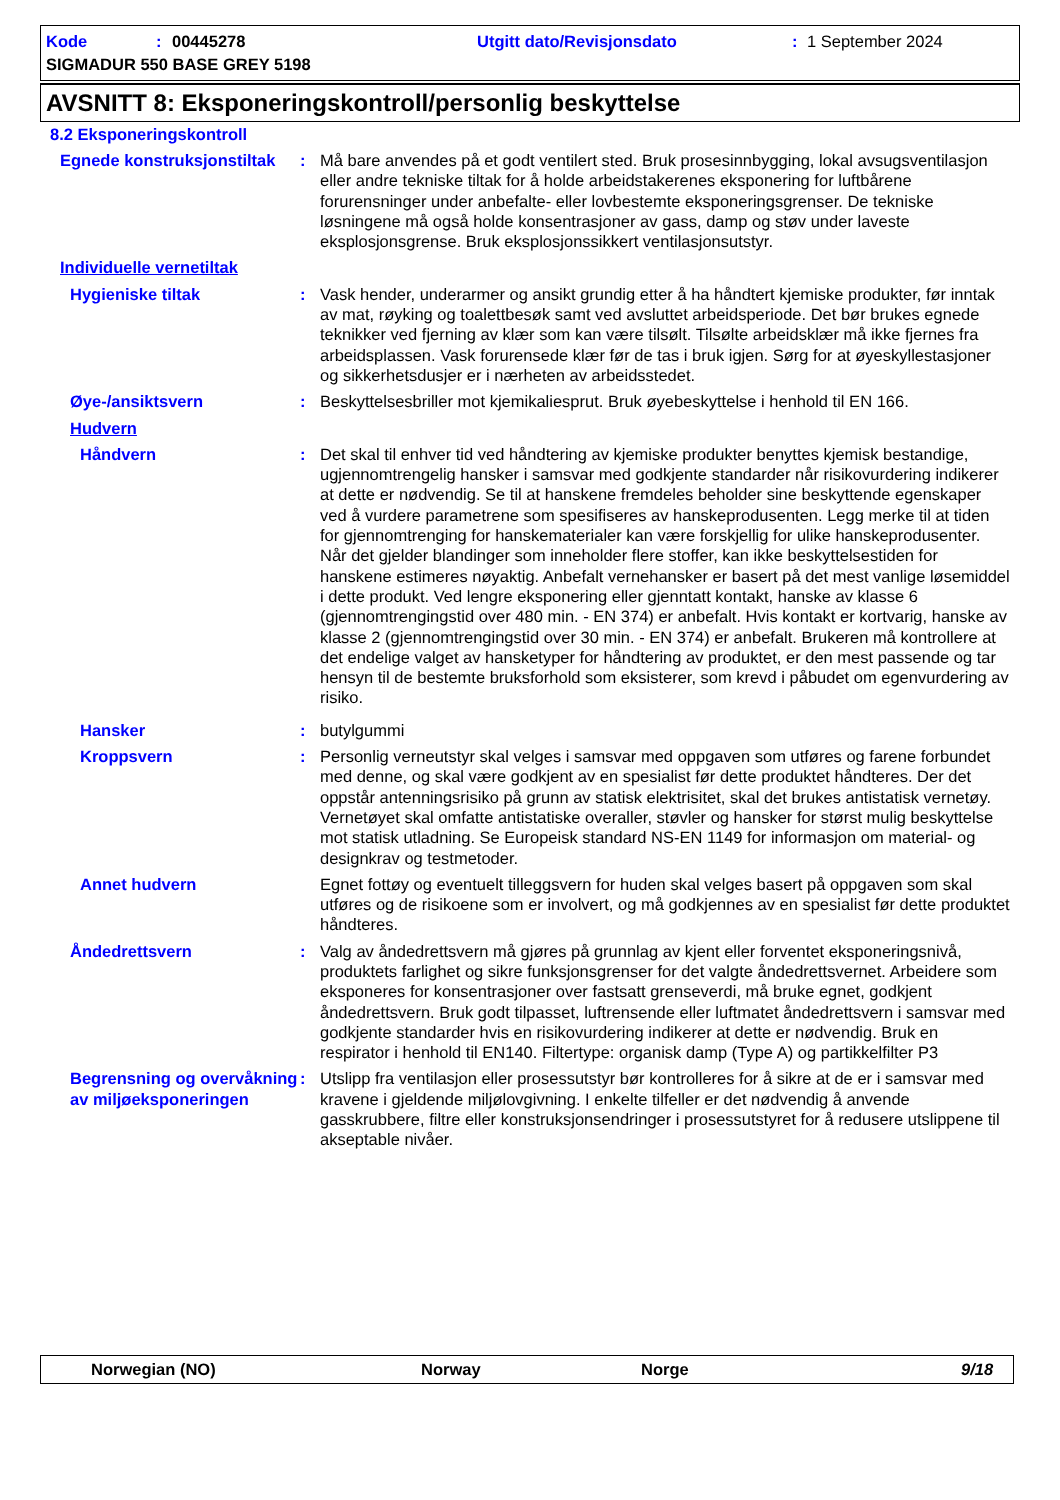Kode: 00445278 Utgitt dato/Revisjonsdato: 1 September 2024
SIGMADUR 550 BASE GREY 5198
AVSNITT 8: Eksponeringskontroll/personlig beskyttelse
8.2 Eksponeringskontroll
Egnede konstruksjonstiltak
: Må bare anvendes på et godt ventilert sted. Bruk prosesinnbygging, lokal avsugsventilasjon eller andre tekniske tiltak for å holde arbeidstakerenes eksponering for luftbårene forurensninger under anbefalte- eller lovbestemte eksponeringsgrenser. De tekniske løsningene må også holde konsentrasjoner av gass, damp og støv under laveste eksplosjonsgrense. Bruk eksplosjonssikkert ventilasjonsutstyr.
Individuelle vernetiltak
Hygieniske tiltak : Vask hender, underarmer og ansikt grundig etter å ha håndtert kjemiske produkter, før inntak av mat, røyking og toalettbesøk samt ved avsluttet arbeidsperiode. Det bør brukes egnede teknikker ved fjerning av klær som kan være tilsølt. Tilsølte arbeidsklær må ikke fjernes fra arbeidsplassen. Vask forurensede klær før de tas i bruk igjen. Sørg for at øyeskyllestasjoner og sikkerhetsdusjer er i nærheten av arbeidsstedet.
Øye-/ansiktsvern : Beskyttelsesbriller mot kjemikaliesprut. Bruk øyebeskyttelse i henhold til EN 166.
Hudvern
Håndvern : Det skal til enhver tid ved håndtering av kjemiske produkter benyttes kjemisk bestandige, ugjennomtrengelig hansker i samsvar med godkjente standarder når risikovurdering indikerer at dette er nødvendig. Se til at hanskene fremdeles beholder sine beskyttende egenskaper ved å vurdere parametrene som spesifiseres av hanskeprodusenten. Legg merke til at tiden for gjennomtrenging for hanskematerialer kan være forskjellig for ulike hanskeprodusenter. Når det gjelder blandinger som inneholder flere stoffer, kan ikke beskyttelsestiden for hanskene estimeres nøyaktig. Anbefalt vernehansker er basert på det mest vanlige løsemiddel i dette produkt. Ved lengre eksponering eller gjenntatt kontakt, hanske av klasse 6 (gjennomtrengingstid over 480 min. - EN 374) er anbefalt. Hvis kontakt er kortvarig, hanske av klasse 2 (gjennomtrengingstid over 30 min. - EN 374) er anbefalt. Brukeren må kontrollere at det endelige valget av hansketyper for håndtering av produktet, er den mest passende og tar hensyn til de bestemte bruksforhold som eksisterer, som krevd i påbudet om egenvurdering av risiko.
Hansker : butylgummi
Kroppsvern : Personlig verneutstyr skal velges i samsvar med oppgaven som utføres og farene forbundet med denne, og skal være godkjent av en spesialist før dette produktet håndteres. Der det oppstår antenningsrisiko på grunn av statisk elektrisitet, skal det brukes antistatisk vernetøy. Vernetøyet skal omfatte antistatiske overaller, støvler og hansker for størst mulig beskyttelse mot statisk utladning. Se Europeisk standard NS-EN 1149 for informasjon om material- og designkrav og testmetoder.
Annet hudvern Egnet fottøy og eventuelt tilleggsvern for huden skal velges basert på oppgaven som skal utføres og de risikoene som er involvert, og må godkjennes av en spesialist før dette produktet håndteres.
Åndedrettsvern : Valg av åndedrettsvern må gjøres på grunnlag av kjent eller forventet eksponeringsnivå, produktets farlighet og sikre funksjonsgrenser for det valgte åndedrettsvernet. Arbeidere som eksponeres for konsentrasjoner over fastsatt grenseverdi, må bruke egnet, godkjent åndedrettsvern. Bruk godt tilpasset, luftrensende eller luftmatet åndedrettsvern i samsvar med godkjente standarder hvis en risikovurdering indikerer at dette er nødvendig. Bruk en respirator i henhold til EN140. Filtertype: organisk damp (Type A) og partikkelfilter P3
Begrensning og overvåkning av miljøeksponeringen
: Utslipp fra ventilasjon eller prosessutstyr bør kontrolleres for å sikre at de er i samsvar med kravene i gjeldende miljølovgivning. I enkelte tilfeller er det nødvendig å anvende gasskrubbere, filtre eller konstruksjonsendringer i prosessutstyret for å redusere utslippene til akseptable nivåer.
Norwegian (NO) Norway Norge 9/18